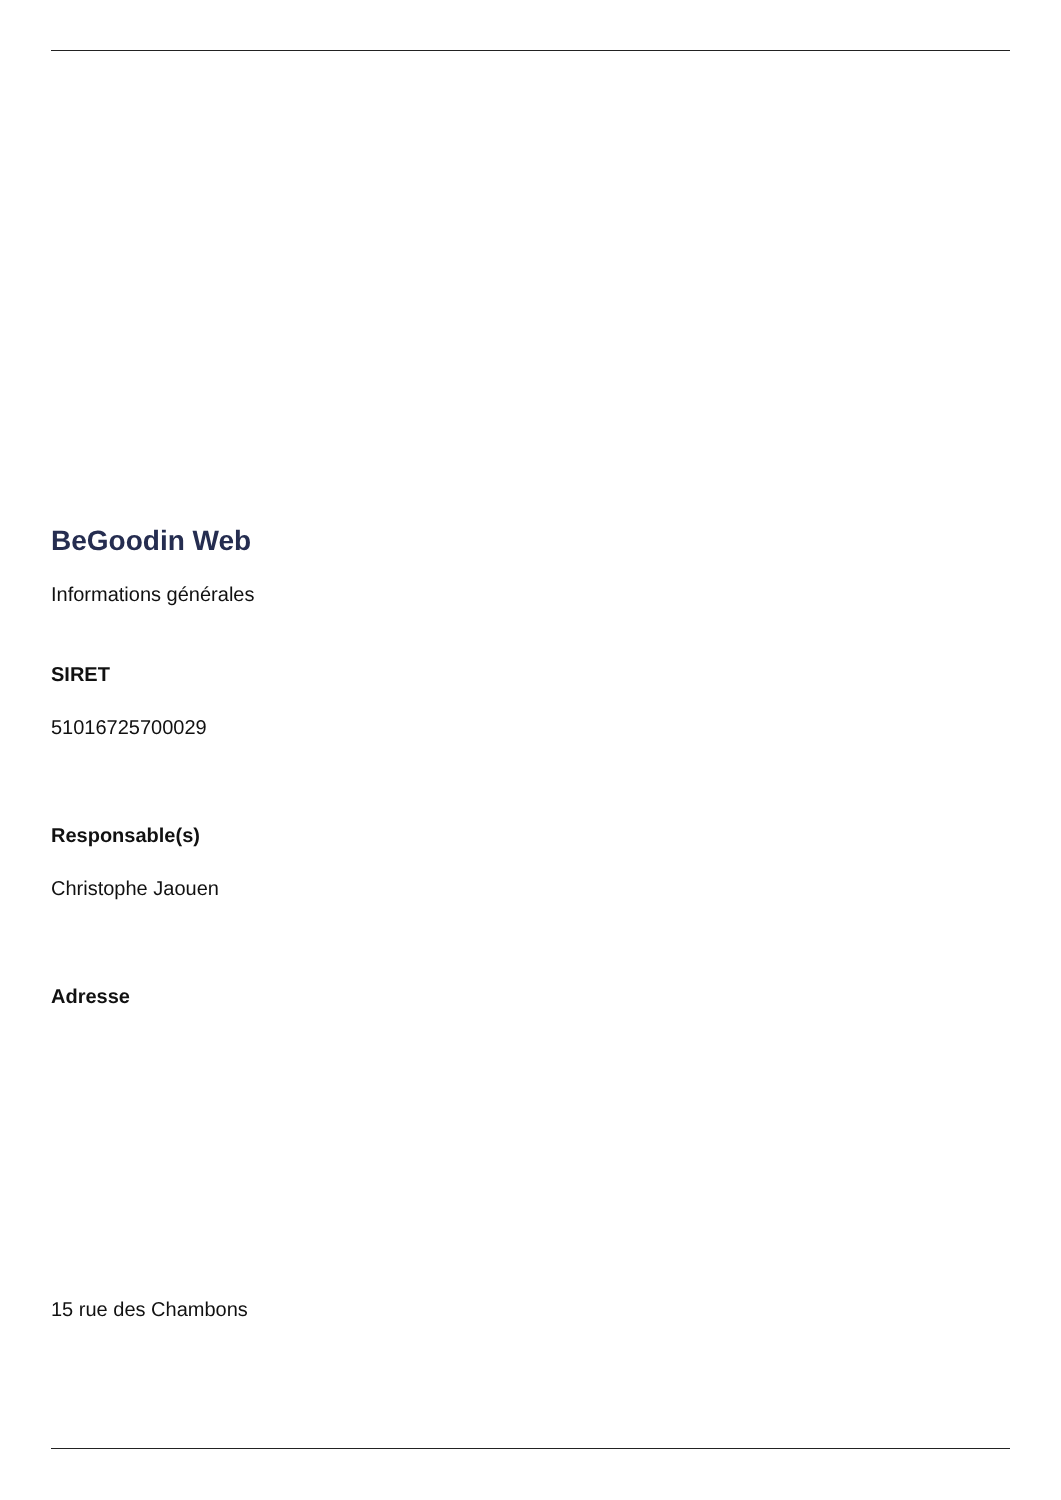BeGoodin Web
Informations générales
SIRET
51016725700029
Responsable(s)
Christophe Jaouen
Adresse
15 rue des Chambons